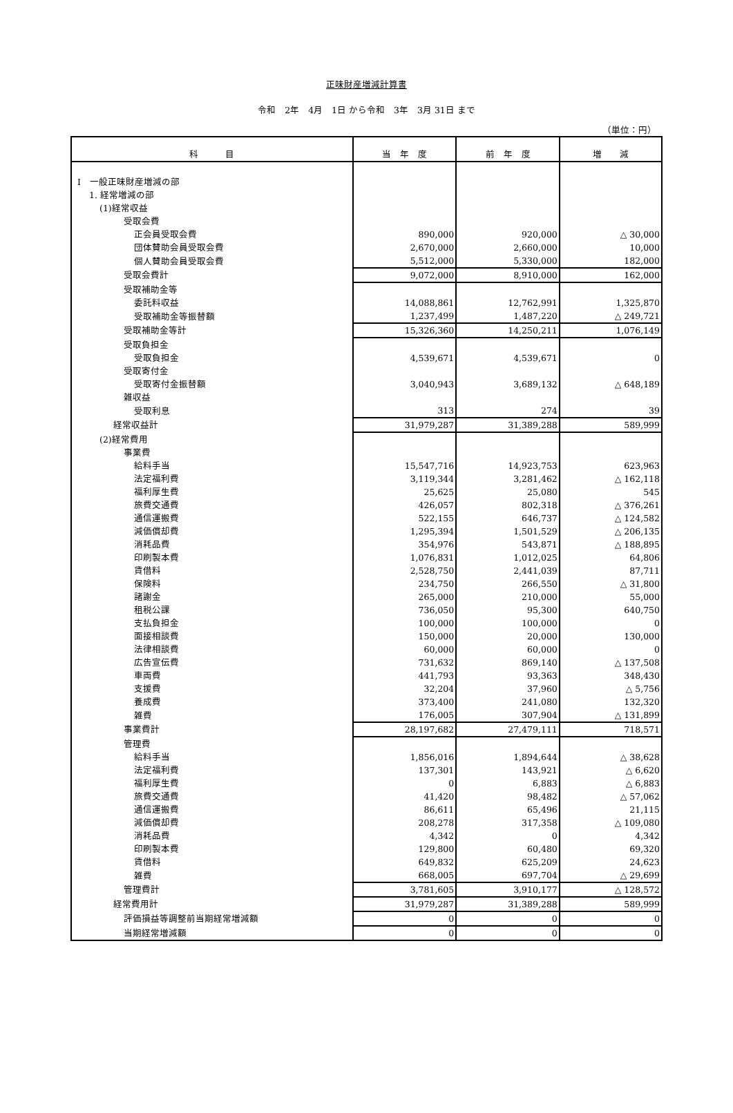正味財産増減計算書
令和　2年　4月　1日 から令和　3年　3月 31日 まで
（単位：円）
| 科 目 | 当 年 度 | 前 年 度 | 増 減 |
| --- | --- | --- | --- |
| Ⅰ 一般正味財産増減の部 | | | |
| 1. 経常増減の部 | | | |
| (1)経常収益 | | | |
| 受取会費 | | | |
| 正会員受取会費 | 890,000 | 920,000 | △ 30,000 |
| 団体賛助会員受取会費 | 2,670,000 | 2,660,000 | 10,000 |
| 個人賛助会員受取会費 | 5,512,000 | 5,330,000 | 182,000 |
| 受取会費計 | 9,072,000 | 8,910,000 | 162,000 |
| 受取補助金等 | | | |
| 委託料収益 | 14,088,861 | 12,762,991 | 1,325,870 |
| 受取補助金等振替額 | 1,237,499 | 1,487,220 | △ 249,721 |
| 受取補助金等計 | 15,326,360 | 14,250,211 | 1,076,149 |
| 受取負担金 | | | |
| 受取負担金 | 4,539,671 | 4,539,671 | 0 |
| 受取寄付金 | | | |
| 受取寄付金振替額 | 3,040,943 | 3,689,132 | △ 648,189 |
| 雑収益 | | | |
| 受取利息 | 313 | 274 | 39 |
| 経常収益計 | 31,979,287 | 31,389,288 | 589,999 |
| (2)経常費用 | | | |
| 事業費 | | | |
| 給料手当 | 15,547,716 | 14,923,753 | 623,963 |
| 法定福利費 | 3,119,344 | 3,281,462 | △ 162,118 |
| 福利厚生費 | 25,625 | 25,080 | 545 |
| 旅費交通費 | 426,057 | 802,318 | △ 376,261 |
| 通信運搬費 | 522,155 | 646,737 | △ 124,582 |
| 減価償却費 | 1,295,394 | 1,501,529 | △ 206,135 |
| 消耗品費 | 354,976 | 543,871 | △ 188,895 |
| 印刷製本費 | 1,076,831 | 1,012,025 | 64,806 |
| 賃借料 | 2,528,750 | 2,441,039 | 87,711 |
| 保険料 | 234,750 | 266,550 | △ 31,800 |
| 諸謝金 | 265,000 | 210,000 | 55,000 |
| 租税公課 | 736,050 | 95,300 | 640,750 |
| 支払負担金 | 100,000 | 100,000 | 0 |
| 面接相談費 | 150,000 | 20,000 | 130,000 |
| 法律相談費 | 60,000 | 60,000 | 0 |
| 広告宣伝費 | 731,632 | 869,140 | △ 137,508 |
| 車両費 | 441,793 | 93,363 | 348,430 |
| 支援費 | 32,204 | 37,960 | △ 5,756 |
| 養成費 | 373,400 | 241,080 | 132,320 |
| 雑費 | 176,005 | 307,904 | △ 131,899 |
| 事業費計 | 28,197,682 | 27,479,111 | 718,571 |
| 管理費 | | | |
| 給料手当 | 1,856,016 | 1,894,644 | △ 38,628 |
| 法定福利費 | 137,301 | 143,921 | △ 6,620 |
| 福利厚生費 | 0 | 6,883 | △ 6,883 |
| 旅費交通費 | 41,420 | 98,482 | △ 57,062 |
| 通信運搬費 | 86,611 | 65,496 | 21,115 |
| 減価償却費 | 208,278 | 317,358 | △ 109,080 |
| 消耗品費 | 4,342 | 0 | 4,342 |
| 印刷製本費 | 129,800 | 60,480 | 69,320 |
| 賃借料 | 649,832 | 625,209 | 24,623 |
| 雑費 | 668,005 | 697,704 | △ 29,699 |
| 管理費計 | 3,781,605 | 3,910,177 | △ 128,572 |
| 経常費用計 | 31,979,287 | 31,389,288 | 589,999 |
| 評価損益等調整前当期経常増減額 | 0 | 0 | 0 |
| 当期経常増減額 | 0 | 0 | 0 |